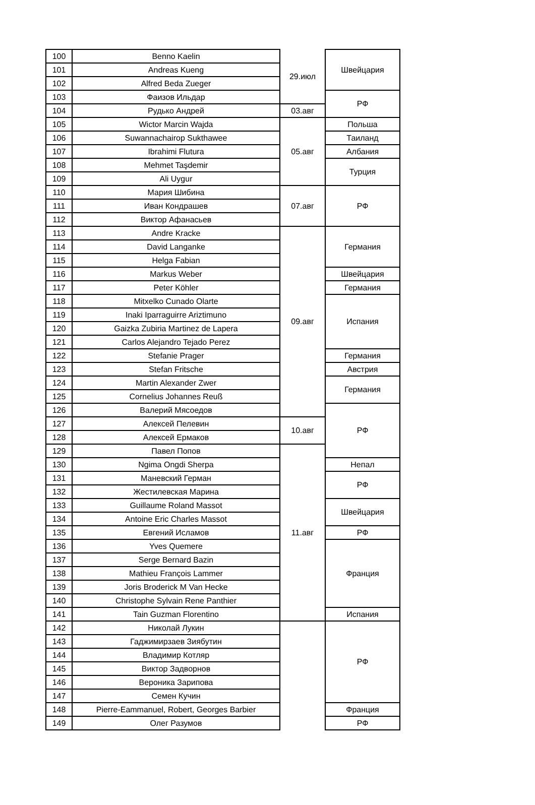| 100 | Benno Kaelin | 29.июл | Швейцария |
| 101 | Andreas Kueng | | |
| 102 | Alfred Beda Zueger | | |
| 103 | Фаизов Ильдар | | РФ |
| 104 | Рудько Андрей | 03.авг | |
| 105 | Wictor Marcin Wajda | 05.авг | Польша |
| 106 | Suwannachairop Sukthawee | | Таиланд |
| 107 | Ibrahimi Flutura | | Албания |
| 108 | Mehmet Taşdemir | | Турция |
| 109 | Ali Uygur | | |
| 110 | Мария Шибина | 07.авг | РФ |
| 111 | Иван Кондрашев | | |
| 112 | Виктор Афанасьев | | |
| 113 | Andre Kracke | 09.авг | Германия |
| 114 | David Langanke | | |
| 115 | Helga Fabian | | |
| 116 | Markus Weber | | Швейцария |
| 117 | Peter Köhler | | Германия |
| 118 | Mitxelko Cunado Olarte | | Испания |
| 119 | Inaki Iparraguirre Ariztimuno | | |
| 120 | Gaizka Zubiria Martinez de Lapera | | |
| 121 | Carlos Alejandro Tejado Perez | | |
| 122 | Stefanie Prager | | Германия |
| 123 | Stefan Fritsche | | Австрия |
| 124 | Martin Alexander Zwer | | Германия |
| 125 | Cornelius Johannes Reuß | | |
| 126 | Валерий Мясоедов | | РФ |
| 127 | Алексей Пелевин | 10.авг | |
| 128 | Алексей Ермаков | | |
| 129 | Павел Попов | 11.авг | |
| 130 | Ngima Ongdi Sherpa | | Непал |
| 131 | Маневский Герман | | РФ |
| 132 | Жестилевская Марина | | |
| 133 | Guillaume Roland Massot | | Швейцария |
| 134 | Antoine Eric Charles Massot | | |
| 135 | Евгений Исламов | | РФ |
| 136 | Yves Quemere | | Франция |
| 137 | Serge Bernard Bazin | | |
| 138 | Mathieu François Lammer | | |
| 139 | Joris Broderick M Van Hecke | | |
| 140 | Christophe Sylvain Rene Panthier | | |
| 141 | Tain Guzman Florentino | | Испания |
| 142 | Николай Лукин | | РФ |
| 143 | Гаджимирзаев Зиябутин | | |
| 144 | Владимир Котляр | | |
| 145 | Виктор Задворнов | | |
| 146 | Вероника Зарипова | | |
| 147 | Семен Кучин | | |
| 148 | Pierre-Eammanuel, Robert, Georges Barbier | | Франция |
| 149 | Олег Разумов | | РФ |